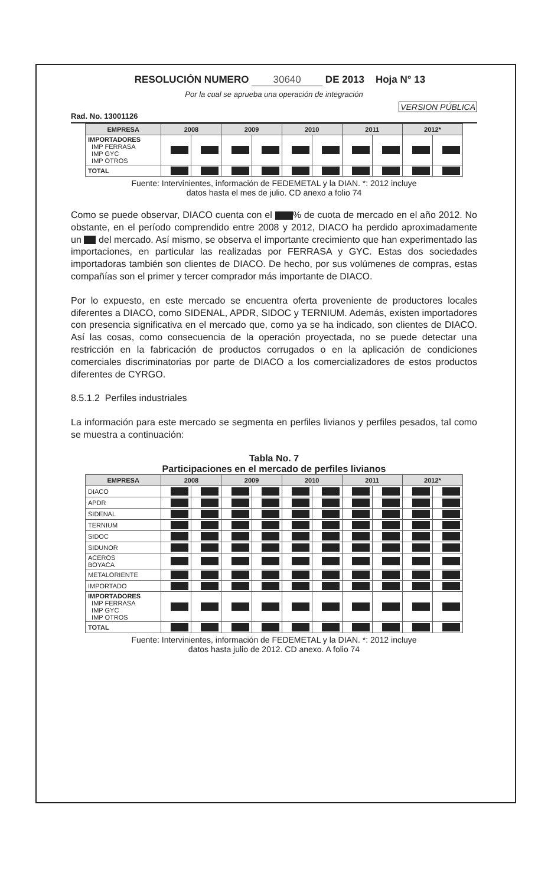RESOLUCIÓN NUMERO 30640 DE 2013 Hoja N° 13
Por la cual se aprueba una operación de integración
VERSION PÚBLICA
Rad. No. 13001126
| EMPRESA | 2008 | | 2009 | | 2010 | | 2011 | | 2012* | |
| --- | --- | --- | --- | --- | --- | --- | --- | --- | --- | --- |
| IMPORTADORES IMP FERRASA IMP GYC IMP OTROS | | | | | | | | | | |
| TOTAL | | | | | | | | | | |
Fuente: Intervinientes, información de FEDEMETAL y la DIAN. *: 2012 incluye
datos hasta el mes de julio. CD anexo a folio 74
Como se puede observar, DIACO cuenta con el % de cuota de mercado en el año 2012. No obstante, en el período comprendido entre 2008 y 2012, DIACO ha perdido aproximadamente un del mercado. Así mismo, se observa el importante crecimiento que han experimentado las importaciones, en particular las realizadas por FERRASA y GYC. Estas dos sociedades importadoras también son clientes de DIACO. De hecho, por sus volúmenes de compras, estas compañías son el primer y tercer comprador más importante de DIACO.
Por lo expuesto, en este mercado se encuentra oferta proveniente de productores locales diferentes a DIACO, como SIDENAL, APDR, SIDOC y TERNIUM. Además, existen importadores con presencia significativa en el mercado que, como ya se ha indicado, son clientes de DIACO. Así las cosas, como consecuencia de la operación proyectada, no se puede detectar una restricción en la fabricación de productos corrugados o en la aplicación de condiciones comerciales discriminatorias por parte de DIACO a los comercializadores de estos productos diferentes de CYRGO.
8.5.1.2 Perfiles industriales
La información para este mercado se segmenta en perfiles livianos y perfiles pesados, tal como se muestra a continuación:
Tabla No. 7
Participaciones en el mercado de perfiles livianos
| EMPRESA | 2008 | | 2009 | | 2010 | | 2011 | | 2012* | |
| --- | --- | --- | --- | --- | --- | --- | --- | --- | --- | --- |
| DIACO | | | | | | | | | | |
| APDR | | | | | | | | | | |
| SIDENAL | | | | | | | | | | |
| TERNIUM | | | | | | | | | | |
| SIDOC | | | | | | | | | | |
| SIDUNOR | | | | | | | | | | |
| ACEROS BOYACA | | | | | | | | | | |
| METALORIENTE | | | | | | | | | | |
| IMPORTADO | | | | | | | | | | |
| IMPORTADORES IMP FERRASA IMP GYC IMP OTROS | | | | | | | | | | |
| TOTAL | | | | | | | | | | |
Fuente: Intervinientes, información de FEDEMETAL y la DIAN. *: 2012 incluye
datos hasta julio de 2012. CD anexo. A folio 74